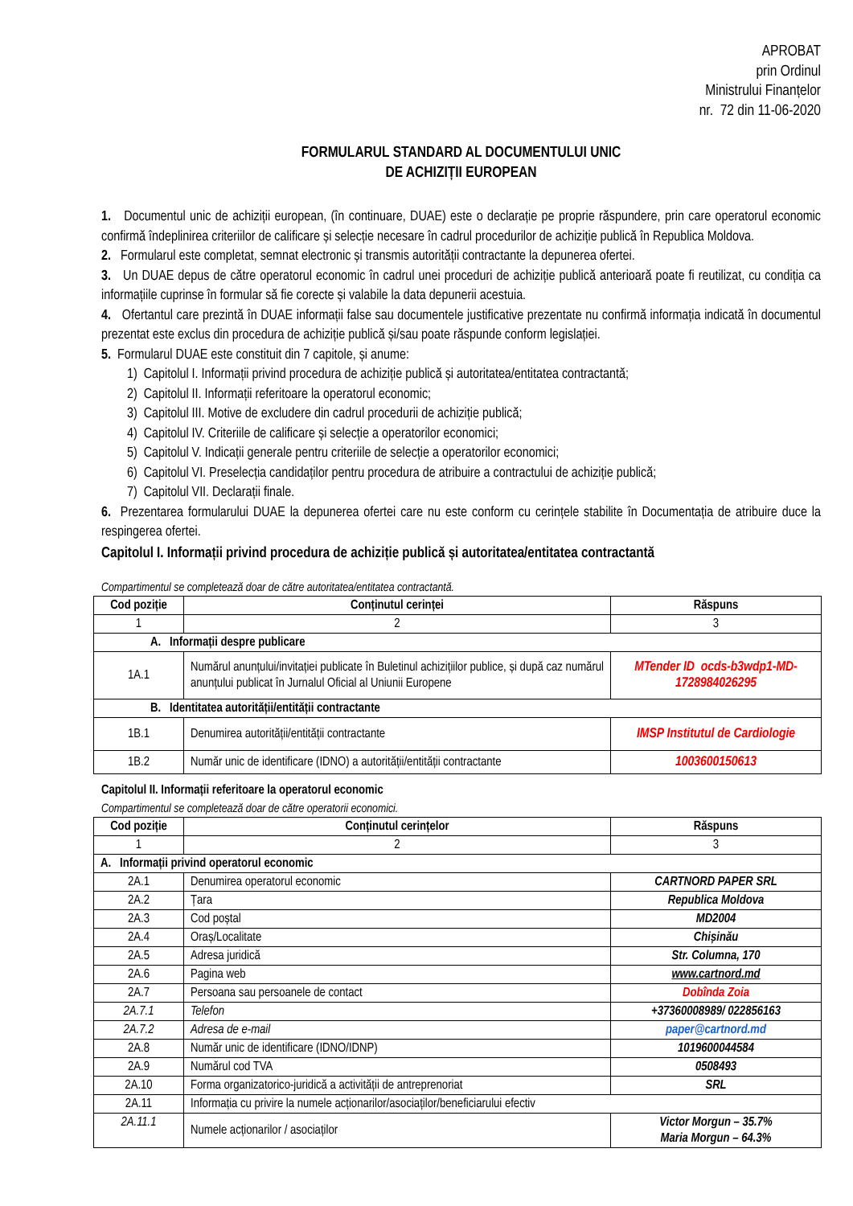APROBAT
prin Ordinul
Ministrului Finanțelor
nr. 72 din 11-06-2020
FORMULARUL STANDARD AL DOCUMENTULUI UNIC
DE ACHIZIȚII EUROPEAN
1. Documentul unic de achiziții european, (în continuare, DUAE) este o declarație pe proprie răspundere, prin care operatorul economic confirmă îndeplinirea criteriilor de calificare și selecție necesare în cadrul procedurilor de achiziție publică în Republica Moldova.
2. Formularul este completat, semnat electronic și transmis autorității contractante la depunerea ofertei.
3. Un DUAE depus de către operatorul economic în cadrul unei proceduri de achiziție publică anterioară poate fi reutilizat, cu condiția ca informațiile cuprinse în formular să fie corecte și valabile la data depunerii acestuia.
4. Ofertantul care prezintă în DUAE informații false sau documentele justificative prezentate nu confirmă informația indicată în documentul prezentat este exclus din procedura de achiziție publică și/sau poate răspunde conform legislației.
5. Formularul DUAE este constituit din 7 capitole, și anume:
1) Capitolul I. Informații privind procedura de achiziție publică și autoritatea/entitatea contractantă;
2) Capitolul II. Informații referitoare la operatorul economic;
3) Capitolul III. Motive de excludere din cadrul procedurii de achiziție publică;
4) Capitolul IV. Criteriile de calificare și selecție a operatorilor economici;
5) Capitolul V. Indicații generale pentru criteriile de selecție a operatorilor economici;
6) Capitolul VI. Preselecția candidaților pentru procedura de atribuire a contractului de achiziție publică;
7) Capitolul VII. Declarații finale.
6. Prezentarea formularului DUAE la depunerea ofertei care nu este conform cu cerințele stabilite în Documentația de atribuire duce la respingerea ofertei.
Capitolul I. Informații privind procedura de achiziție publică și autoritatea/entitatea contractantă
Compartimentul se completează doar de către autoritatea/entitatea contractantă.
| Cod poziție | Conținutul cerinței | Răspuns |
| --- | --- | --- |
| 1 | 2 | 3 |
| A. Informații despre publicare | | |
| 1A.1 | Numărul anunțului/invitației publicate în Buletinul achizițiilor publice, și după caz numărul anunțului publicat în Jurnalul Oficial al Uniunii Europene | MTender ID ocds-b3wdp1-MD-1728984026295 |
| B. Identitatea autorității/entității contractante | | |
| 1B.1 | Denumirea autorității/entității contractante | IMSP Institutul de Cardiologie |
| 1B.2 | Număr unic de identificare (IDNO) a autorității/entității contractante | 1003600150613 |
Capitolul II. Informații referitoare la operatorul economic
Compartimentul se completează doar de către operatorii economici.
| Cod poziție | Conținutul cerințelor | Răspuns |
| --- | --- | --- |
| 1 | 2 | 3 |
| A. Informații privind operatorul economic | | |
| 2A.1 | Denumirea operatorul economic | CARTNORD PAPER SRL |
| 2A.2 | Țara | Republica Moldova |
| 2A.3 | Cod poștal | MD2004 |
| 2A.4 | Oraș/Localitate | Chișinău |
| 2A.5 | Adresa juridică | Str. Columna, 170 |
| 2A.6 | Pagina web | www.cartnord.md |
| 2A.7 | Persoana sau persoanele de contact | Dobînda Zoia |
| 2A.7.1 | Telefon | +37360008989/ 022856163 |
| 2A.7.2 | Adresa de e-mail | paper@cartnord.md |
| 2A.8 | Număr unic de identificare (IDNO/IDNP) | 1019600044584 |
| 2A.9 | Numărul cod TVA | 0508493 |
| 2A.10 | Forma organizatorico-juridică a activității de antreprenoriat | SRL |
| 2A.11 | Informația cu privire la numele acționarilor/asociaților/beneficiarului efectiv | |
| 2A.11.1 | Numele acționarilor / asociaților | Victor Morgun – 35.7% Maria Morgun – 64.3% |